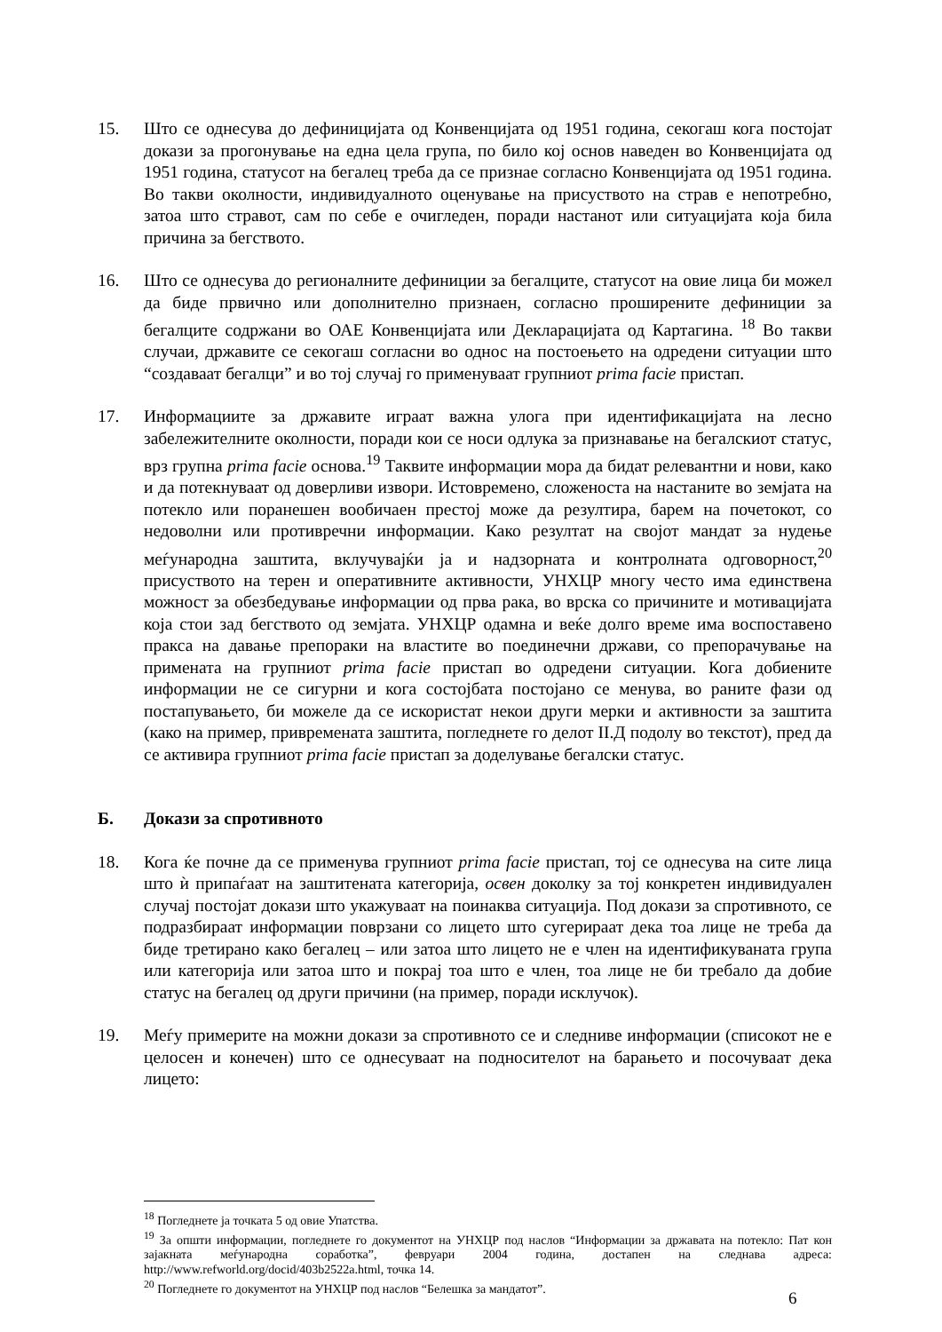15. Што се однесува до дефиницијата од Конвенцијата од 1951 година, секогаш кога постојат докази за прогонување на една цела група, по било кој основ наведен во Конвенцијата од 1951 година, статусот на бегалец треба да се признае согласно Конвенцијата од 1951 година. Во такви околности, индивидуалното оценување на присуството на страв е непотребно, затоа што стравот, сам по себе е очигледен, поради настанот или ситуацијата која била причина за бегството.
16. Што се однесува до регионалните дефиниции за бегалците, статусот на овие лица би можел да биде првично или дополнително признаен, согласно проширените дефиниции за бегалците содржани во ОАЕ Конвенцијата или Декларацијата од Картагина. <sup>18</sup> Во такви случаи, државите се секогаш согласни во однос на постоењето на одредени ситуации што “создаваат бегалци” и во тој случај го применуваат групниот prima facie пристап.
17. Информациите за државите играат важна улога при идентификацијата на лесно забележителните околности, поради кои се носи одлука за признавање на бегалскиот статус, врз групна prima facie основа.<sup>19</sup> Таквите информации мора да бидат релевантни и нови, како и да потекнуваат од доверливи извори. Истовремено, сложеноста на настаните во земјата на потекло или поранешен вообичаен престој може да резултира, барем на почетокот, со недоволни или противречни информации. Како резултат на својот мандат за нудење меѓународна заштита, вклучувајќи ја и надзорната и контролната одговорност,<sup>20</sup> присуството на терен и оперативните активности, УНХЦР многу често има единствена можност за обезбедување информации од прва рака, во врска со причините и мотивацијата која стои зад бегството од земјата. УНХЦР одамна и веќе долго време има воспоставено пракса на давање препораки на властите во поединечни држави, со препорачување на примената на групниот prima facie пристап во одредени ситуации. Кога добиените информации не се сигурни и кога состојбата постојано се менува, во раните фази од постапувањето, би можеле да се искористат некои други мерки и активности за заштита (како на пример, привремената заштита, погледнете го делот II.Д подолу во текстот), пред да се активира групниот prima facie пристап за доделување бегалски статус.
Б. Докази за спротивното
18. Кога ќе почне да се применува групниот prima facie пристап, тој се однесува на сите лица што ѝ припаѓаат на заштитената категорија, освен доколку за тој конкретен индивидуален случај постојат докази што укажуваат на поинаква ситуација. Под докази за спротивното, се подразбираат информации поврзани со лицето што сугерираат дека тоа лице не треба да биде третирано како бегалец – или затоа што лицето не е член на идентификуваната група или категорија или затоа што и покрај тоа што е член, тоа лице не би требало да добие статус на бегалец од други причини (на пример, поради исклучок).
19. Меѓу примерите на можни докази за спротивното се и следниве информации (списокот не е целосен и конечен) што се однесуваат на подносителот на барањето и посочуваат дека лицето:
<sup>18</sup> Погледнете ја точката 5 од овие Упатства.
<sup>19</sup> За општи информации, погледнете го документот на УНХЦР под наслов “Информации за државата на потекло: Пат кон зајакната меѓународна соработка”, февруари 2004 година, достапен на следнава адреса: http://www.refworld.org/docid/403b2522a.html, точка 14.
<sup>20</sup> Погледнете го документот на УНХЦР под наслов “Белешка за мандатот”.
6